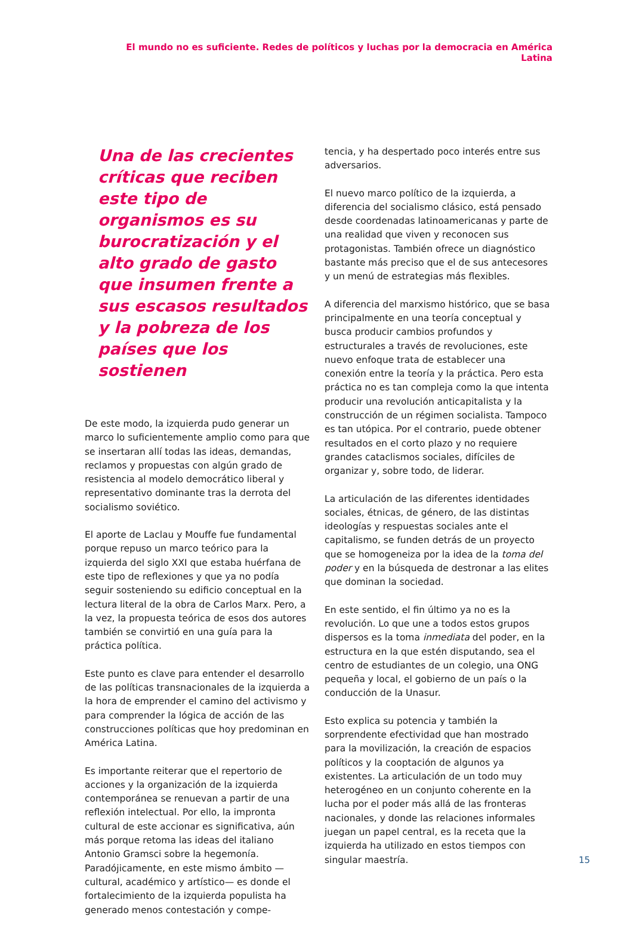El mundo no es suficiente. Redes de políticos y luchas por la democracia en América Latina
Una de las crecientes críticas que reciben este tipo de organismos es su burocratización y el alto grado de gasto que insumen frente a sus escasos resultados y la pobreza de los países que los sostienen
De este modo, la izquierda pudo generar un marco lo suficientemente amplio como para que se insertaran allí todas las ideas, demandas, reclamos y propuestas con algún grado de resistencia al modelo democrático liberal y representativo dominante tras la derrota del socialismo soviético.
El aporte de Laclau y Mouffe fue fundamental porque repuso un marco teórico para la izquierda del siglo XXI que estaba huérfana de este tipo de reflexiones y que ya no podía seguir sosteniendo su edificio conceptual en la lectura literal de la obra de Carlos Marx. Pero, a la vez, la propuesta teórica de esos dos autores también se convirtió en una guía para la práctica política.
Este punto es clave para entender el desarrollo de las políticas transnacionales de la izquierda a la hora de emprender el camino del activismo y para comprender la lógica de acción de las construcciones políticas que hoy predominan en América Latina.
Es importante reiterar que el repertorio de acciones y la organización de la izquierda contemporánea se renuevan a partir de una reflexión intelectual. Por ello, la impronta cultural de este accionar es significativa, aún más porque retoma las ideas del italiano Antonio Gramsci sobre la hegemonía. Paradójicamente, en este mismo ámbito —cultural, académico y artístico— es donde el fortalecimiento de la izquierda populista ha generado menos contestación y compe-
tencia, y ha despertado poco interés entre sus adversarios.
El nuevo marco político de la izquierda, a diferencia del socialismo clásico, está pensado desde coordenadas latinoamericanas y parte de una realidad que viven y reconocen sus protagonistas. También ofrece un diagnóstico bastante más preciso que el de sus antecesores y un menú de estrategias más flexibles.
A diferencia del marxismo histórico, que se basa principalmente en una teoría conceptual y busca producir cambios profundos y estructurales a través de revoluciones, este nuevo enfoque trata de establecer una conexión entre la teoría y la práctica. Pero esta práctica no es tan compleja como la que intenta producir una revolución anticapitalista y la construcción de un régimen socialista. Tampoco es tan utópica. Por el contrario, puede obtener resultados en el corto plazo y no requiere grandes cataclismos sociales, difíciles de organizar y, sobre todo, de liderar.
La articulación de las diferentes identidades sociales, étnicas, de género, de las distintas ideologías y respuestas sociales ante el capitalismo, se funden detrás de un proyecto que se homogeneiza por la idea de la toma del poder y en la búsqueda de destronar a las elites que dominan la sociedad.
En este sentido, el fin último ya no es la revolución. Lo que une a todos estos grupos dispersos es la toma inmediata del poder, en la estructura en la que estén disputando, sea el centro de estudiantes de un colegio, una ONG pequeña y local, el gobierno de un país o la conducción de la Unasur.
Esto explica su potencia y también la sorprendente efectividad que han mostrado para la movilización, la creación de espacios políticos y la cooptación de algunos ya existentes. La articulación de un todo muy heterogéneo en un conjunto coherente en la lucha por el poder más allá de las fronteras nacionales, y donde las relaciones informales juegan un papel central, es la receta que la izquierda ha utilizado en estos tiempos con singular maestría.
15